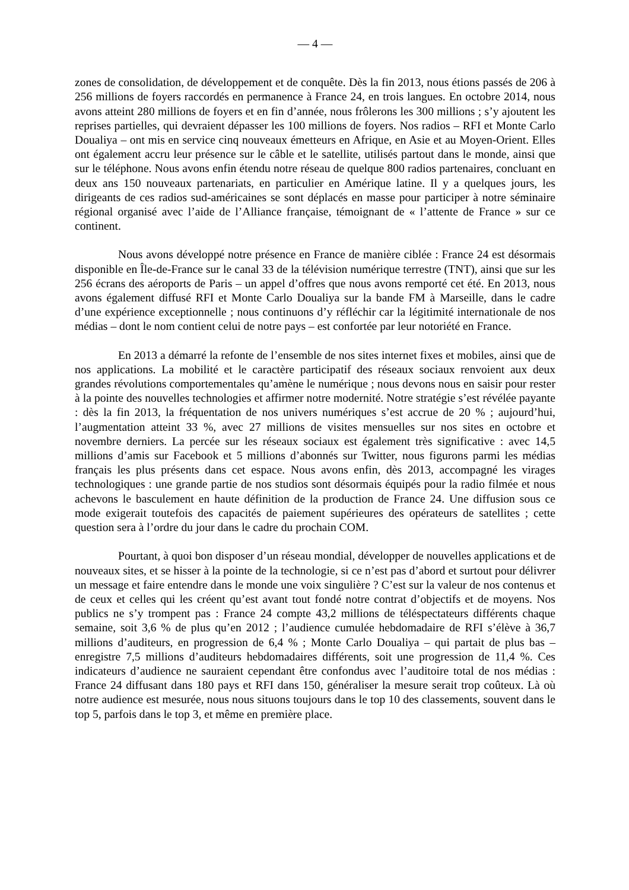— 4 —
zones de consolidation, de développement et de conquête. Dès la fin 2013, nous étions passés de 206 à 256 millions de foyers raccordés en permanence à France 24, en trois langues. En octobre 2014, nous avons atteint 280 millions de foyers et en fin d’année, nous frôlerons les 300 millions ; s’y ajoutent les reprises partielles, qui devraient dépasser les 100 millions de foyers. Nos radios – RFI et Monte Carlo Doualiya – ont mis en service cinq nouveaux émetteurs en Afrique, en Asie et au Moyen-Orient. Elles ont également accru leur présence sur le câble et le satellite, utilisés partout dans le monde, ainsi que sur le téléphone. Nous avons enfin étendu notre réseau de quelque 800 radios partenaires, concluant en deux ans 150 nouveaux partenariats, en particulier en Amérique latine. Il y a quelques jours, les dirigeants de ces radios sud-américaines se sont déplacés en masse pour participer à notre séminaire régional organisé avec l’aide de l’Alliance française, témoignant de « l’attente de France » sur ce continent.
Nous avons développé notre présence en France de manière ciblée : France 24 est désormais disponible en Île-de-France sur le canal 33 de la télévision numérique terrestre (TNT), ainsi que sur les 256 écrans des aéroports de Paris – un appel d’offres que nous avons remporté cet été. En 2013, nous avons également diffusé RFI et Monte Carlo Doualiya sur la bande FM à Marseille, dans le cadre d’une expérience exceptionnelle ; nous continuons d’y réfléchir car la légitimité internationale de nos médias – dont le nom contient celui de notre pays – est confortée par leur notoriété en France.
En 2013 a démarré la refonte de l’ensemble de nos sites internet fixes et mobiles, ainsi que de nos applications. La mobilité et le caractère participatif des réseaux sociaux renvoient aux deux grandes révolutions comportementales qu’amène le numérique ; nous devons nous en saisir pour rester à la pointe des nouvelles technologies et affirmer notre modernité. Notre stratégie s’est révélée payante : dès la fin 2013, la fréquentation de nos univers numériques s’est accrue de 20 % ; aujourd’hui, l’augmentation atteint 33 %, avec 27 millions de visites mensuelles sur nos sites en octobre et novembre derniers. La percée sur les réseaux sociaux est également très significative : avec 14,5 millions d’amis sur Facebook et 5 millions d’abonnés sur Twitter, nous figurons parmi les médias français les plus présents dans cet espace. Nous avons enfin, dès 2013, accompagné les virages technologiques : une grande partie de nos studios sont désormais équipés pour la radio filmée et nous achevons le basculement en haute définition de la production de France 24. Une diffusion sous ce mode exigerait toutefois des capacités de paiement supérieures des opérateurs de satellites ; cette question sera à l’ordre du jour dans le cadre du prochain COM.
Pourtant, à quoi bon disposer d’un réseau mondial, développer de nouvelles applications et de nouveaux sites, et se hisser à la pointe de la technologie, si ce n’est pas d’abord et surtout pour délivrer un message et faire entendre dans le monde une voix singulière ? C’est sur la valeur de nos contenus et de ceux et celles qui les créent qu’est avant tout fondé notre contrat d’objectifs et de moyens. Nos publics ne s’y trompent pas : France 24 compte 43,2 millions de téléspectateurs différents chaque semaine, soit 3,6 % de plus qu’en 2012 ; l’audience cumulée hebdomadaire de RFI s’élève à 36,7 millions d’auditeurs, en progression de 6,4 % ; Monte Carlo Doualiya – qui partait de plus bas – enregistre 7,5 millions d’auditeurs hebdomadaires différents, soit une progression de 11,4 %. Ces indicateurs d’audience ne sauraient cependant être confondus avec l’auditoire total de nos médias : France 24 diffusant dans 180 pays et RFI dans 150, généraliser la mesure serait trop coûteux. Là où notre audience est mesurée, nous nous situons toujours dans le top 10 des classements, souvent dans le top 5, parfois dans le top 3, et même en première place.